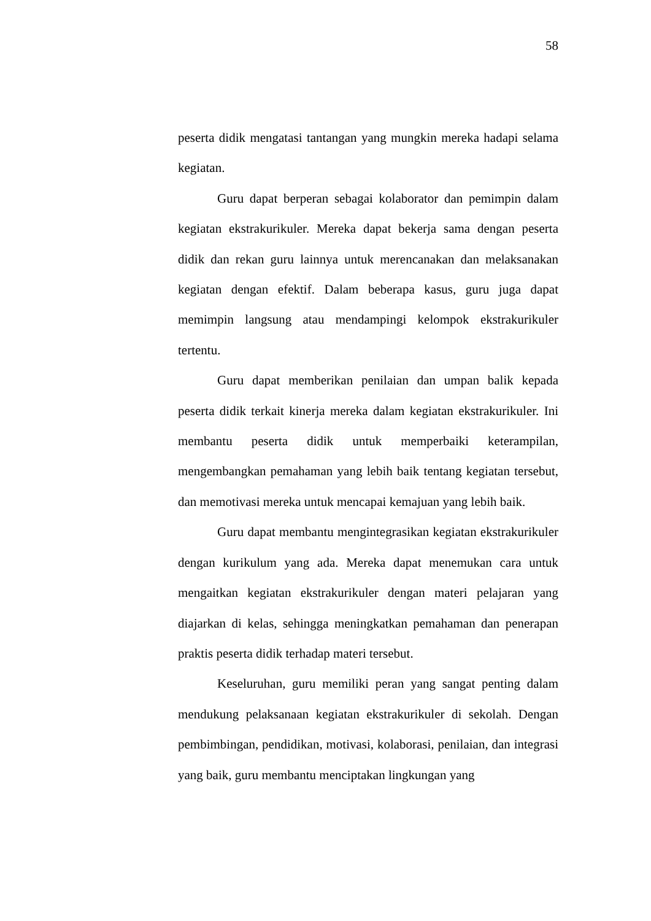58
peserta didik mengatasi tantangan yang mungkin mereka hadapi selama kegiatan.
Guru dapat berperan sebagai kolaborator dan pemimpin dalam kegiatan ekstrakurikuler. Mereka dapat bekerja sama dengan peserta didik dan rekan guru lainnya untuk merencanakan dan melaksanakan kegiatan dengan efektif. Dalam beberapa kasus, guru juga dapat memimpin langsung atau mendampingi kelompok ekstrakurikuler tertentu.
Guru dapat memberikan penilaian dan umpan balik kepada peserta didik terkait kinerja mereka dalam kegiatan ekstrakurikuler. Ini membantu peserta didik untuk memperbaiki keterampilan, mengembangkan pemahaman yang lebih baik tentang kegiatan tersebut, dan memotivasi mereka untuk mencapai kemajuan yang lebih baik.
Guru dapat membantu mengintegrasikan kegiatan ekstrakurikuler dengan kurikulum yang ada. Mereka dapat menemukan cara untuk mengaitkan kegiatan ekstrakurikuler dengan materi pelajaran yang diajarkan di kelas, sehingga meningkatkan pemahaman dan penerapan praktis peserta didik terhadap materi tersebut.
Keseluruhan, guru memiliki peran yang sangat penting dalam mendukung pelaksanaan kegiatan ekstrakurikuler di sekolah. Dengan pembimbingan, pendidikan, motivasi, kolaborasi, penilaian, dan integrasi yang baik, guru membantu menciptakan lingkungan yang